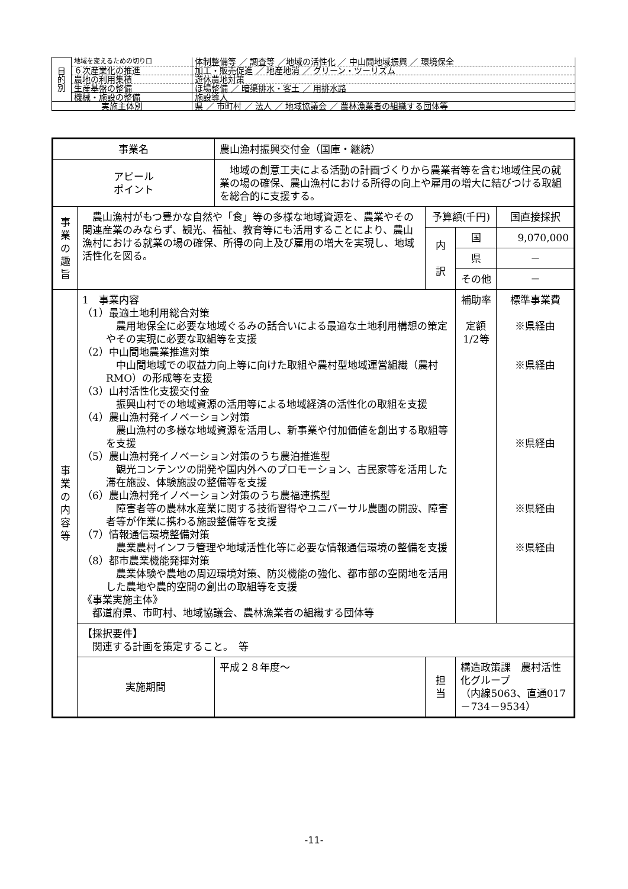| 目 的 別 | 地域を変えるための切り口 | 体制整備等 ／ 調査等 ／地域の活性化 ／ 中山間地域振興 ／ 環境保全 |
| | ６次産業化の推進 | 加工・販売促進 ／ 地産地消 ／ グリーン・ツーリズム |
| | 農地の利用集積 | 遊休農地対策 |
| | 生産基盤の整備 | ほ場整備 ／ 暗渠排水・客土 ／ 用排水路 |
| | 機械・施設の整備 | 施設導入 |
| 実施主体別 | | 県 ／ 市町村 ／ 法人 ／ 地域協議会 ／ 農林漁業者の組織する団体等 |
| 事業名 | | 農山漁村振興交付金（国庫・継続） | | | | |
| アピール ポイント | | 地域の創意工夫による活動の計画づくりから農業者等を含む地域住民の就業の場の確保、農山漁村における所得の向上や雇用の増大に結びつける取組を総合的に支援する。 | | | | |
| 事 業 の 趣 旨 | 農山漁村がもつ豊かな自然や「食」等の多様な地域資源を、農業やその関連産業のみならず、観光、福祉、教育等にも活用することにより、農山漁村における就業の場の確保、所得の向上及び雇用の増大を実現し、地域活性化を図る。 | | | 予算額(千円) | | 国直接採択 |
| | | | | 内 訳 | 国 | 9,070,000 |
| | | | | | 県 | － |
| | | | | | その他 | － |
| 事 業 の 内 容 等 | 1 事業内容 （1）最適土地利用総合対策 農用地保全に必要な地域ぐるみの話合いによる最適な土地利用構想の策定やその実現に必要な取組等を支援 （2）中山間地農業推進対策 中山間地域での収益力向上等に向けた取組や農村型地域運営組織（農村RMO）の形成等を支援 （3）山村活性化支援交付金 振興山村での地域資源の活用等による地域経済の活性化の取組を支援 （4）農山漁村発イノベーション対策 農山漁村の多様な地域資源を活用し、新事業や付加価値を創出する取組等を支援 （5）農山漁村発イノベーション対策のうち農泊推進型 観光コンテンツの開発や国内外へのプロモーション、古民家等を活用した滞在施設、体験施設の整備等を支援 （6）農山漁村発イノベーション対策のうち農福連携型 障害者等の農林水産業に関する技術習得やユニバーサル農園の開設、障害者等が作業に携わる施設整備等を支援 （7）情報通信環境整備対策 農業農村インフラ管理や地域活性化等に必要な情報通信環境の整備を支援 （8）都市農業機能発揮対策 農業体験や農地の周辺環境対策、防災機能の強化、都市部の空閑地を活用した農地や農的空間の創出の取組等を支援 《事業実施主体》 都道府県、市町村、地域協議会、農林漁業者の組織する団体等 | | | | 補助率 定額 1/2等 | 標準事業費 ※県経由 ※県経由 ※県経由 ※県経由 ※県経由 |
| | 【採択要件】 関連する計画を策定すること。 等 | | | | | |
| | 実施期間 | | 平成２８年度～ | 担 当 | 構造政策課 農村活性化グループ （内線5063、直通017－734－9534） | |
-11-